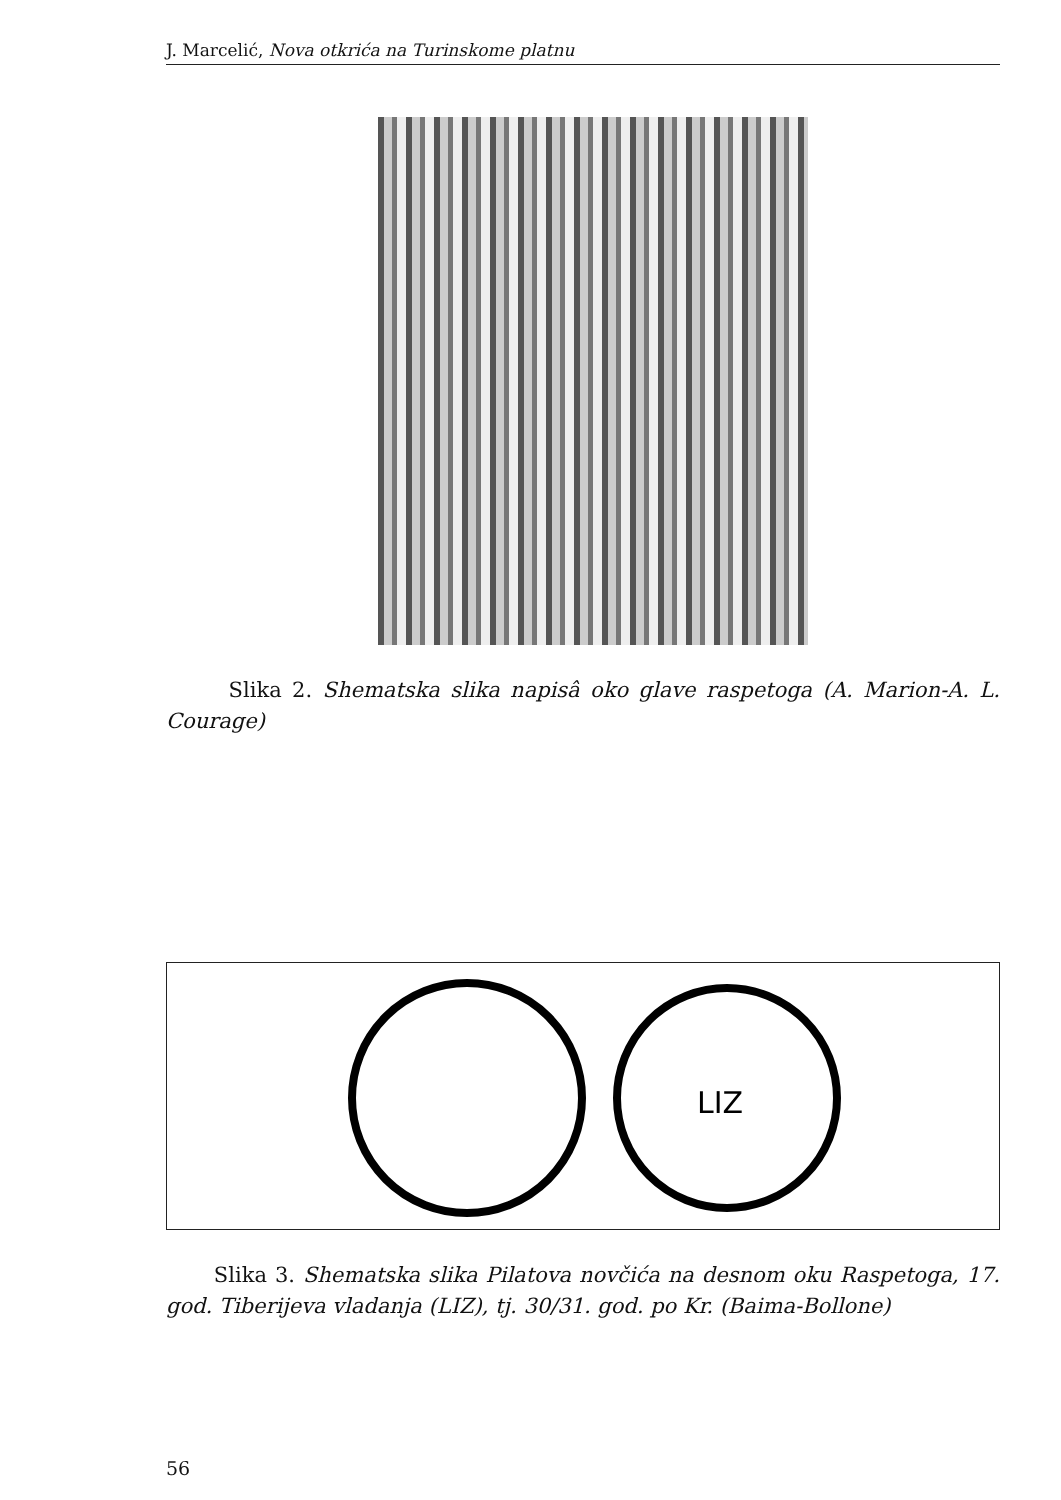J. Marcelić, Nova otkrića na Turinskome platnu
Slika 2. Shematska slika napisâ oko glave raspetoga (A. Marion-A. L. Courage)
LIZ
Slika 3. Shematska slika Pilatova novčića na desnom oku Raspetoga, 17. god. Tiberijeva vladanja (LIZ), tj. 30/31. god. po Kr. (Baima-Bollone)
56